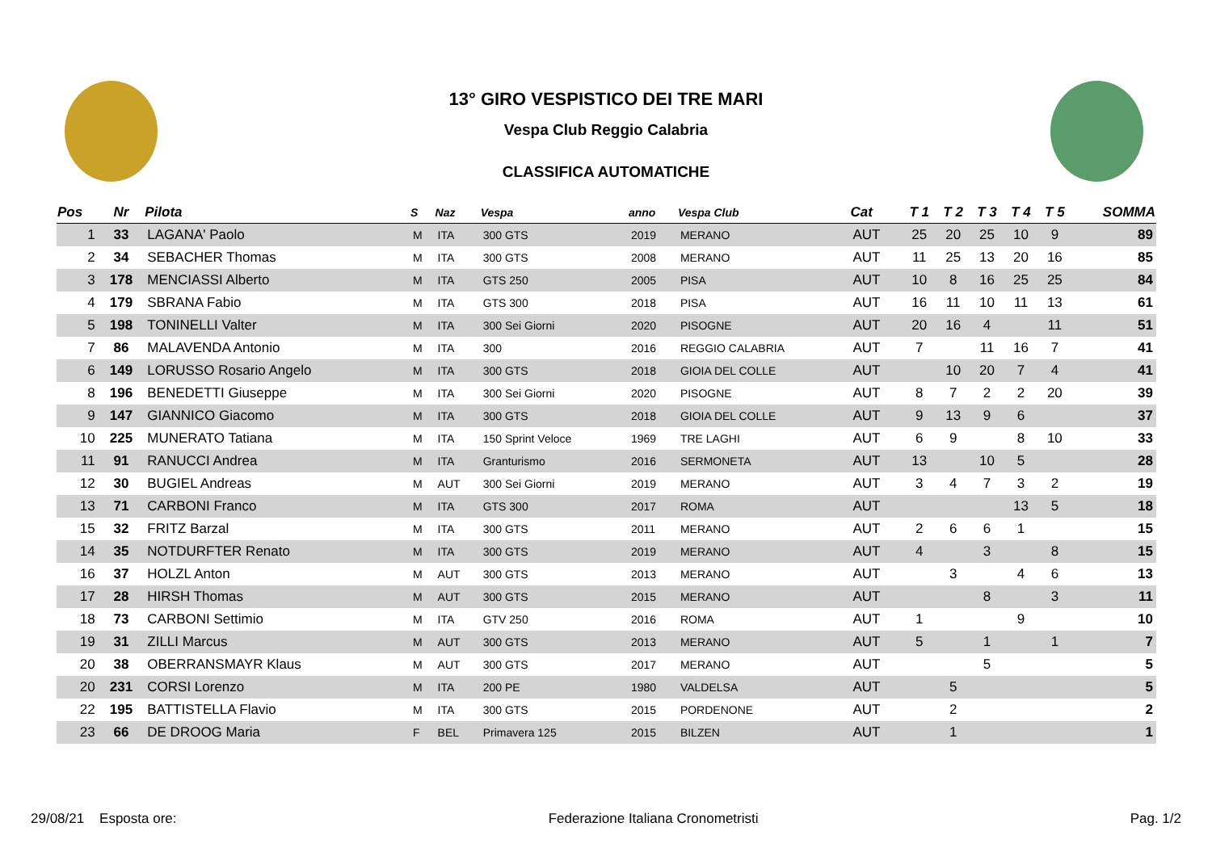13° GIRO VESPISTICO DEI TRE MARI
Vespa Club Reggio Calabria
CLASSIFICA AUTOMATICHE
| Pos | Nr | Pilota | S | Naz | Vespa | anno | Vespa Club | Cat | T 1 | T 2 | T 3 | T 4 | T 5 | SOMMA |
| --- | --- | --- | --- | --- | --- | --- | --- | --- | --- | --- | --- | --- | --- | --- |
| 1 | 33 | LAGANA' Paolo | M | ITA | 300 GTS | 2019 | MERANO | AUT | 25 | 20 | 25 | 10 | 9 | 89 |
| 2 | 34 | SEBACHER Thomas | M | ITA | 300 GTS | 2008 | MERANO | AUT | 11 | 25 | 13 | 20 | 16 | 85 |
| 3 | 178 | MENCIASSI Alberto | M | ITA | GTS 250 | 2005 | PISA | AUT | 10 | 8 | 16 | 25 | 25 | 84 |
| 4 | 179 | SBRANA Fabio | M | ITA | GTS 300 | 2018 | PISA | AUT | 16 | 11 | 10 | 11 | 13 | 61 |
| 5 | 198 | TONINELLI Valter | M | ITA | 300 Sei Giorni | 2020 | PISOGNE | AUT | 20 | 16 | 4 | | 11 | 51 |
| 7 | 86 | MALAVENDA Antonio | M | ITA | 300 | 2016 | REGGIO CALABRIA | AUT | 7 | | 11 | 16 | 7 | 41 |
| 6 | 149 | LORUSSO Rosario Angelo | M | ITA | 300 GTS | 2018 | GIOIA DEL COLLE | AUT | | 10 | 20 | 7 | 4 | 41 |
| 8 | 196 | BENEDETTI Giuseppe | M | ITA | 300 Sei Giorni | 2020 | PISOGNE | AUT | 8 | 7 | 2 | 2 | 20 | 39 |
| 9 | 147 | GIANNICO Giacomo | M | ITA | 300 GTS | 2018 | GIOIA DEL COLLE | AUT | 9 | 13 | 9 | 6 | | 37 |
| 10 | 225 | MUNERATO Tatiana | M | ITA | 150 Sprint Veloce | 1969 | TRE LAGHI | AUT | 6 | 9 | | 8 | 10 | 33 |
| 11 | 91 | RANUCCI Andrea | M | ITA | Granturismo | 2016 | SERMONETA | AUT | 13 | | 10 | 5 | | 28 |
| 12 | 30 | BUGIEL Andreas | M | AUT | 300 Sei Giorni | 2019 | MERANO | AUT | 3 | 4 | 7 | 3 | 2 | 19 |
| 13 | 71 | CARBONI Franco | M | ITA | GTS 300 | 2017 | ROMA | AUT | | | | 13 | 5 | 18 |
| 15 | 32 | FRITZ Barzal | M | ITA | 300 GTS | 2011 | MERANO | AUT | 2 | 6 | 6 | 1 | | 15 |
| 14 | 35 | NOTDURFTER Renato | M | ITA | 300 GTS | 2019 | MERANO | AUT | 4 | | 3 | | 8 | 15 |
| 16 | 37 | HOLZL Anton | M | AUT | 300 GTS | 2013 | MERANO | AUT | | 3 | | 4 | 6 | 13 |
| 17 | 28 | HIRSH Thomas | M | AUT | 300 GTS | 2015 | MERANO | AUT | | | 8 | | 3 | 11 |
| 18 | 73 | CARBONI Settimio | M | ITA | GTV 250 | 2016 | ROMA | AUT | 1 | | | 9 | | 10 |
| 19 | 31 | ZILLI Marcus | M | AUT | 300 GTS | 2013 | MERANO | AUT | 5 | | 1 | | 1 | 7 |
| 20 | 38 | OBERRANSMAYR Klaus | M | AUT | 300 GTS | 2017 | MERANO | AUT | | | 5 | | | 5 |
| 20 | 231 | CORSI Lorenzo | M | ITA | 200 PE | 1980 | VALDELSA | AUT | | 5 | | | | 5 |
| 22 | 195 | BATTISTELLA Flavio | M | ITA | 300 GTS | 2015 | PORDENONE | AUT | | 2 | | | | 2 |
| 23 | 66 | DE DROOG Maria | F | BEL | Primavera 125 | 2015 | BILZEN | AUT | | 1 | | | | 1 |
29/08/21 Esposta ore: Federazione Italiana Cronometristi Pag. 1/2